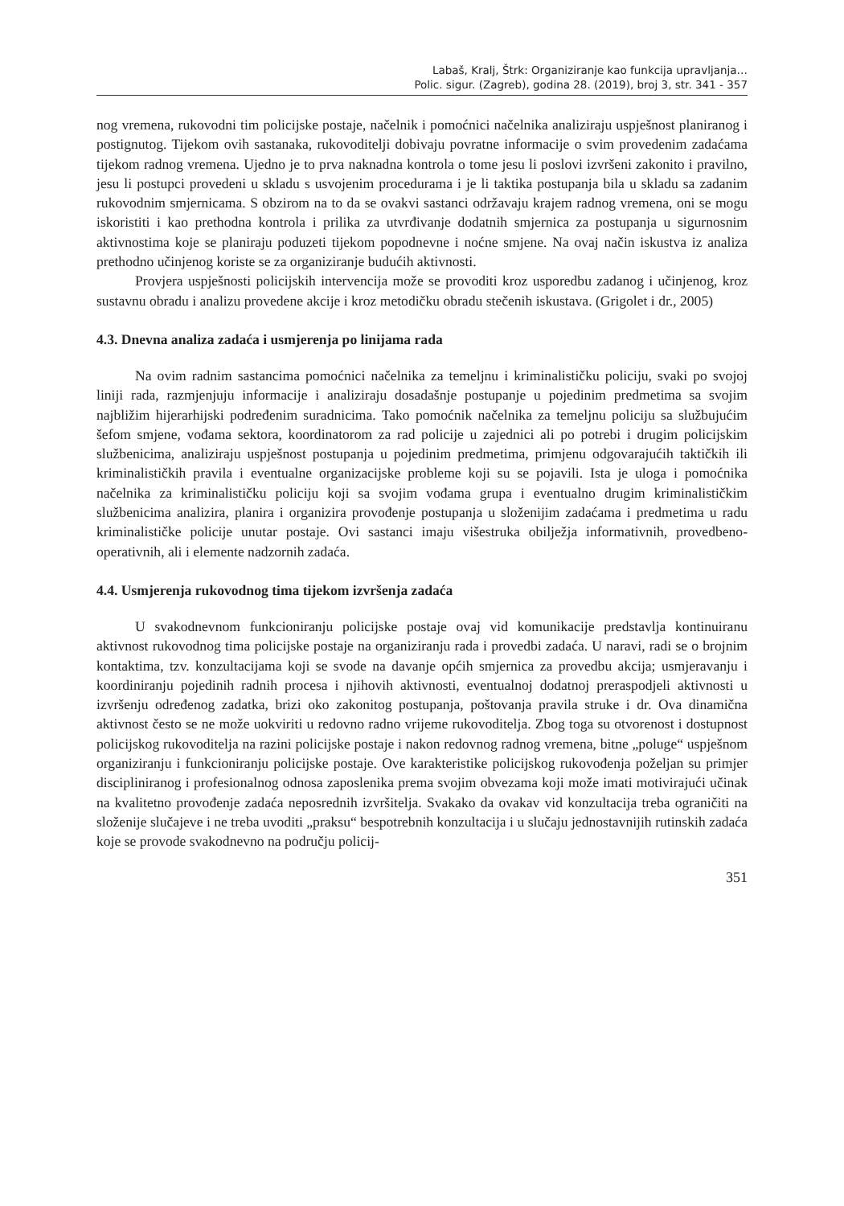Labaš, Kralj, Štrk: Organiziranje kao funkcija upravljanja…
Polic. sigur. (Zagreb), godina 28. (2019), broj 3, str. 341 - 357
nog vremena, rukovodni tim policijske postaje, načelnik i pomoćnici načelnika analiziraju uspješnost planiranog i postignutog. Tijekom ovih sastanaka, rukovoditelji dobivaju povratne informacije o svim provedenim zadaćama tijekom radnog vremena. Ujedno je to prva naknadna kontrola o tome jesu li poslovi izvršeni zakonito i pravilno, jesu li postupci provedeni u skladu s usvojenim procedurama i je li taktika postupanja bila u skladu sa zadanim rukovodnim smjernicama. S obzirom na to da se ovakvi sastanci održavaju krajem radnog vremena, oni se mogu iskoristiti i kao prethodna kontrola i prilika za utvrđivanje dodatnih smjernica za postupanja u sigurnosnim aktivnostima koje se planiraju poduzeti tijekom popodnevne i noćne smjene. Na ovaj način iskustva iz analiza prethodno učinjenog koriste se za organiziranje budućih aktivnosti.
Provjera uspješnosti policijskih intervencija može se provoditi kroz usporedbu zadanog i učinjenog, kroz sustavnu obradu i analizu provedene akcije i kroz metodičku obradu stečenih iskustava. (Grigolet i dr., 2005)
4.3. Dnevna analiza zadaća i usmjerenja po linijama rada
Na ovim radnim sastancima pomoćnici načelnika za temeljnu i kriminalističku policiju, svaki po svojoj liniji rada, razmjenjuju informacije i analiziraju dosadašnje postupanje u pojedinim predmetima sa svojim najbližim hijerarhijski podređenim suradnicima. Tako pomoćnik načelnika za temeljnu policiju sa službujućim šefom smjene, vođama sektora, koordinatorom za rad policije u zajednici ali po potrebi i drugim policijskim službenicima, analiziraju uspješnost postupanja u pojedinim predmetima, primjenu odgovarajućih taktičkih ili kriminalističkih pravila i eventualne organizacijske probleme koji su se pojavili. Ista je uloga i pomoćnika načelnika za kriminalističku policiju koji sa svojim vođama grupa i eventualno drugim kriminalističkim službenicima analizira, planira i organizira provođenje postupanja u složenijim zadaćama i predmetima u radu kriminalističke policije unutar postaje. Ovi sastanci imaju višestruka obilježja informativnih, provedbeno-operativnih, ali i elemente nadzornih zadaća.
4.4. Usmjerenja rukovodnog tima tijekom izvršenja zadaća
U svakodnevnom funkcioniranju policijske postaje ovaj vid komunikacije predstavlja kontinuiranu aktivnost rukovodnog tima policijske postaje na organiziranju rada i provedbi zadaća. U naravi, radi se o brojnim kontaktima, tzv. konzultacijama koji se svode na davanje općih smjernica za provedbu akcija; usmjeravanju i koordiniranju pojedinih radnih procesa i njihovih aktivnosti, eventualnoj dodatnoj preraspodjeli aktivnosti u izvršenju određenog zadatka, brizi oko zakonitog postupanja, poštovanja pravila struke i dr. Ova dinamična aktivnost često se ne može uokviriti u redovno radno vrijeme rukovoditelja. Zbog toga su otvorenost i dostupnost policijskog rukovoditelja na razini policijske postaje i nakon redovnog radnog vremena, bitne „poluge“ uspješnom organiziranju i funkcioniranju policijske postaje. Ove karakteristike policijskog rukovođenja poželjan su primjer discipliniranog i profesionalnog odnosa zaposlenika prema svojim obvezama koji može imati motivirajući učinak na kvalitetno provođenje zadaća neposrednih izvršitelja. Svakako da ovakav vid konzultacija treba ograničiti na složenije slučajeve i ne treba uvoditi „praksu“ bespotrebnih konzultacija i u slučaju jednostavnijih rutinskih zadaća koje se provode svakodnevno na području policij-
351